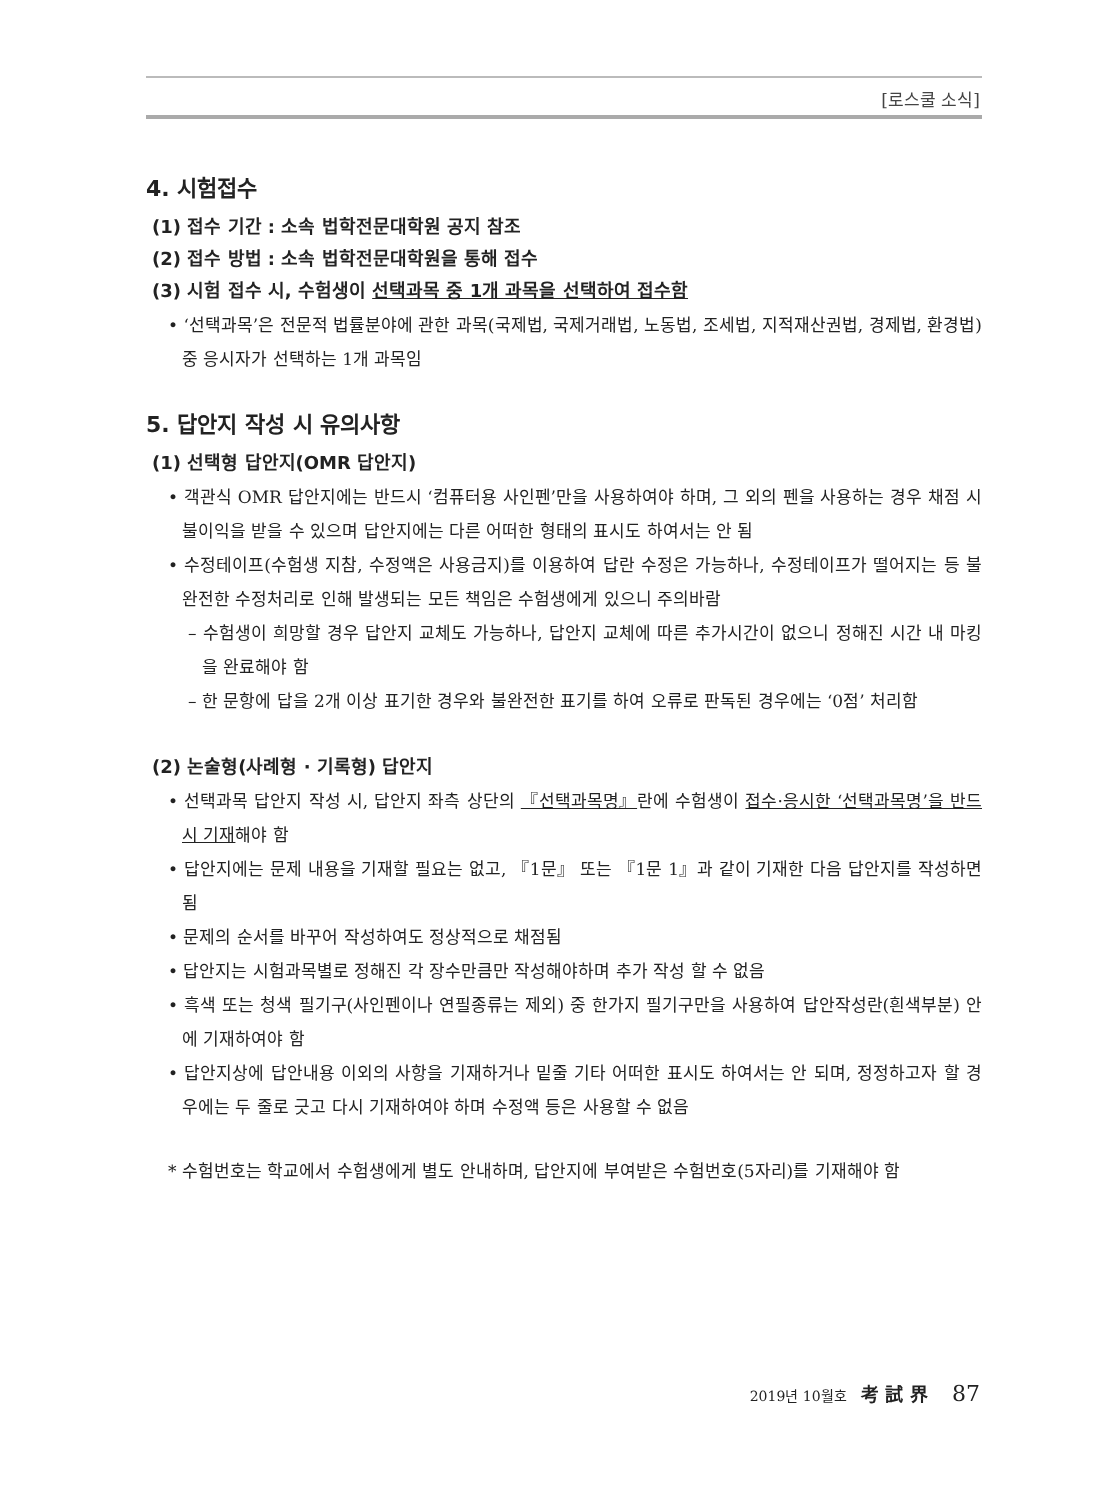[로스쿨 소식]
4. 시험접수
(1) 접수 기간 : 소속 법학전문대학원 공지 참조
(2) 접수 방법 : 소속 법학전문대학원을 통해 접수
(3) 시험 접수 시, 수험생이 선택과목 중 1개 과목을 선택하여 접수함
• ‘선택과목’은 전문적 법률분야에 관한 과목(국제법, 국제거래법, 노동법, 조세법, 지적재산권법, 경제법, 환경법) 중 응시자가 선택하는 1개 과목임
5. 답안지 작성 시 유의사항
(1) 선택형 답안지(OMR 답안지)
• 객관식 OMR 답안지에는 반드시 ‘컴퓨터용 사인펜’만을 사용하여야 하며, 그 외의 펜을 사용하는 경우 채점 시 불이익을 받을 수 있으며 답안지에는 다른 어떠한 형태의 표시도 하여서는 안 됨
• 수정테이프(수험생 지참, 수정액은 사용금지)를 이용하여 답란 수정은 가능하나, 수정테이프가 떨어지는 등 불완전한 수정처리로 인해 발생되는 모든 책임은 수험생에게 있으니 주의바람
– 수험생이 희망할 경우 답안지 교체도 가능하나, 답안지 교체에 따른 추가시간이 없으니 정해진 시간 내 마킹을 완료해야 함
– 한 문항에 답을 2개 이상 표기한 경우와 불완전한 표기를 하여 오류로 판독된 경우에는 ‘0점’ 처리함
(2) 논술형(사례형 · 기록형) 답안지
• 선택과목 답안지 작성 시, 답안지 좌측 상단의 『선택과목명』란에 수험생이 접수·응시한 ‘선택과목명’을 반드시 기재해야 함
• 답안지에는 문제 내용을 기재할 필요는 없고, 『1문』 또는 『1문 1』과 같이 기재한 다음 답안지를 작성하면 됨
• 문제의 순서를 바꾸어 작성하여도 정상적으로 채점됨
• 답안지는 시험과목별로 정해진 각 장수만큼만 작성해야하며 추가 작성 할 수 없음
• 흑색 또는 청색 필기구(사인펜이나 연필종류는 제외) 중 한가지 필기구만을 사용하여 답안작성란(흰색부분) 안에 기재하여야 함
• 답안지상에 답안내용 이외의 사항을 기재하거나 밑줄 기타 어떠한 표시도 하여서는 안 되며, 정정하고자 할 경우에는 두 줄로 긋고 다시 기재하여야 하며 수정액 등은 사용할 수 없음
* 수험번호는 학교에서 수험생에게 별도 안내하며, 답안지에 부여받은 수험번호(5자리)를 기재해야 함
2019년 10월호 考 試 界 87